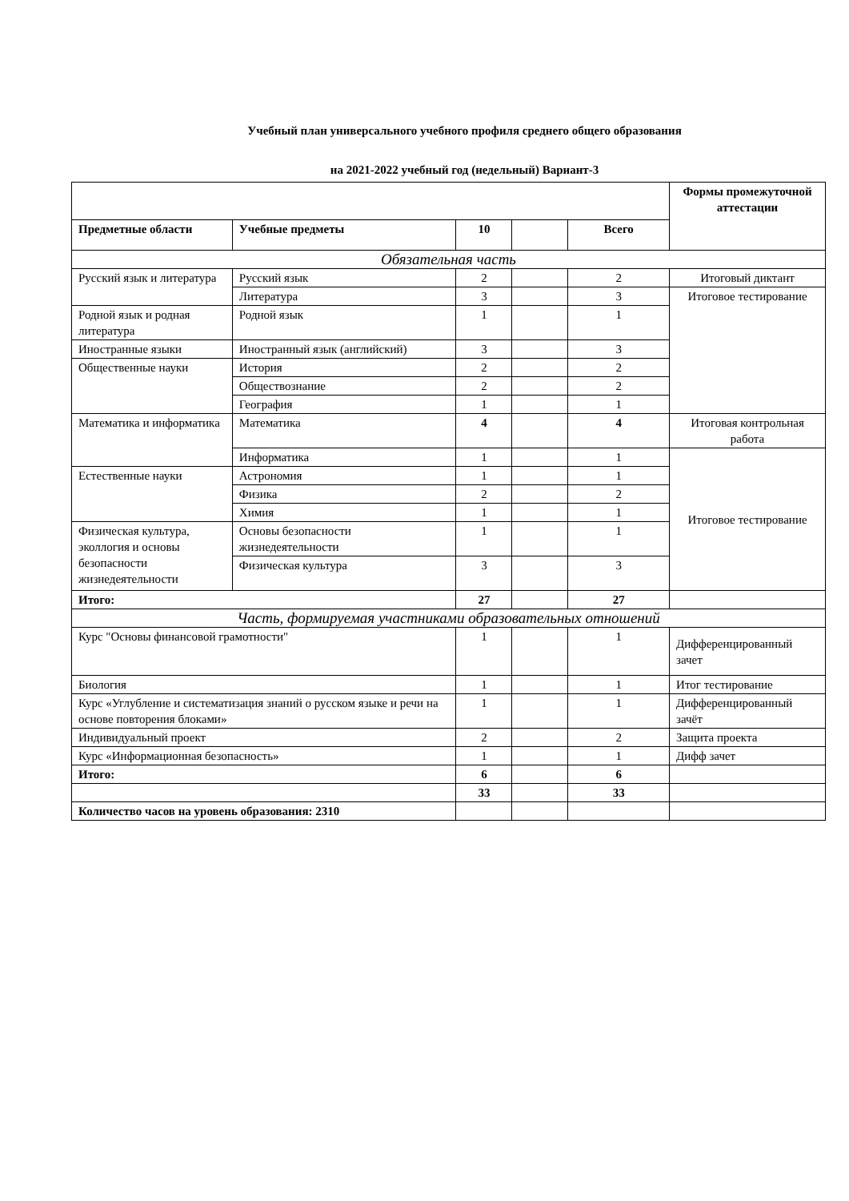Учебный план универсального учебного профиля среднего общего образования
на 2021-2022 учебный год (недельный) Вариант-3
| | | | | | Формы промежуточной аттестации |
| Предметные области | Учебные предметы | 10 | | Всего | |
| Обязательная часть | | | | | |
| Русский язык и литература | Русский язык | 2 | | 2 | Итоговый диктант |
| | Литература | 3 | | 3 | Итоговое тестирование |
| Родной язык и родная литература | Родной язык | 1 | | 1 | |
| Иностранные языки | Иностранный язык (английский) | 3 | | 3 | |
| Общественные науки | История | 2 | | 2 | |
| | Обществознание | 2 | | 2 | |
| | География | 1 | | 1 | |
| Математика и информатика | Математика | 4 | | 4 | Итоговая контрольная работа |
| | Информатика | 1 | | 1 | Итоговое тестирование |
| Естественные науки | Астрономия | 1 | | 1 | |
| | Физика | 2 | | 2 | |
| | Химия | 1 | | 1 | |
| Физическая культура, эколлогия и основы безопасности жизнедеятельности | Основы безопасности жизнедеятельности | 1 | | 1 | |
| | Физическая культура | 3 | | 3 | |
| Итого: | | 27 | | 27 | |
| Часть, формируемая участниками образовательных отношений | | | | | |
| Курс "Основы финансовой грамотности" | | 1 | | 1 | Дифференцированный зачет |
| Биология | | 1 | | 1 | Итог тестирование |
| Курс «Углубление и систематизация знаний о русском языке и речи на основе повторения блоками» | | 1 | | 1 | Дифференцированный зачёт |
| Индивидуальный проект | | 2 | | 2 | Защита проекта |
| Курс «Информационная безопасность» | | 1 | | 1 | Дифф зачет |
| Итого: | | 6 | | 6 | |
| | | 33 | | 33 | |
| Количество часов на уровень образования: 2310 | | | | | |